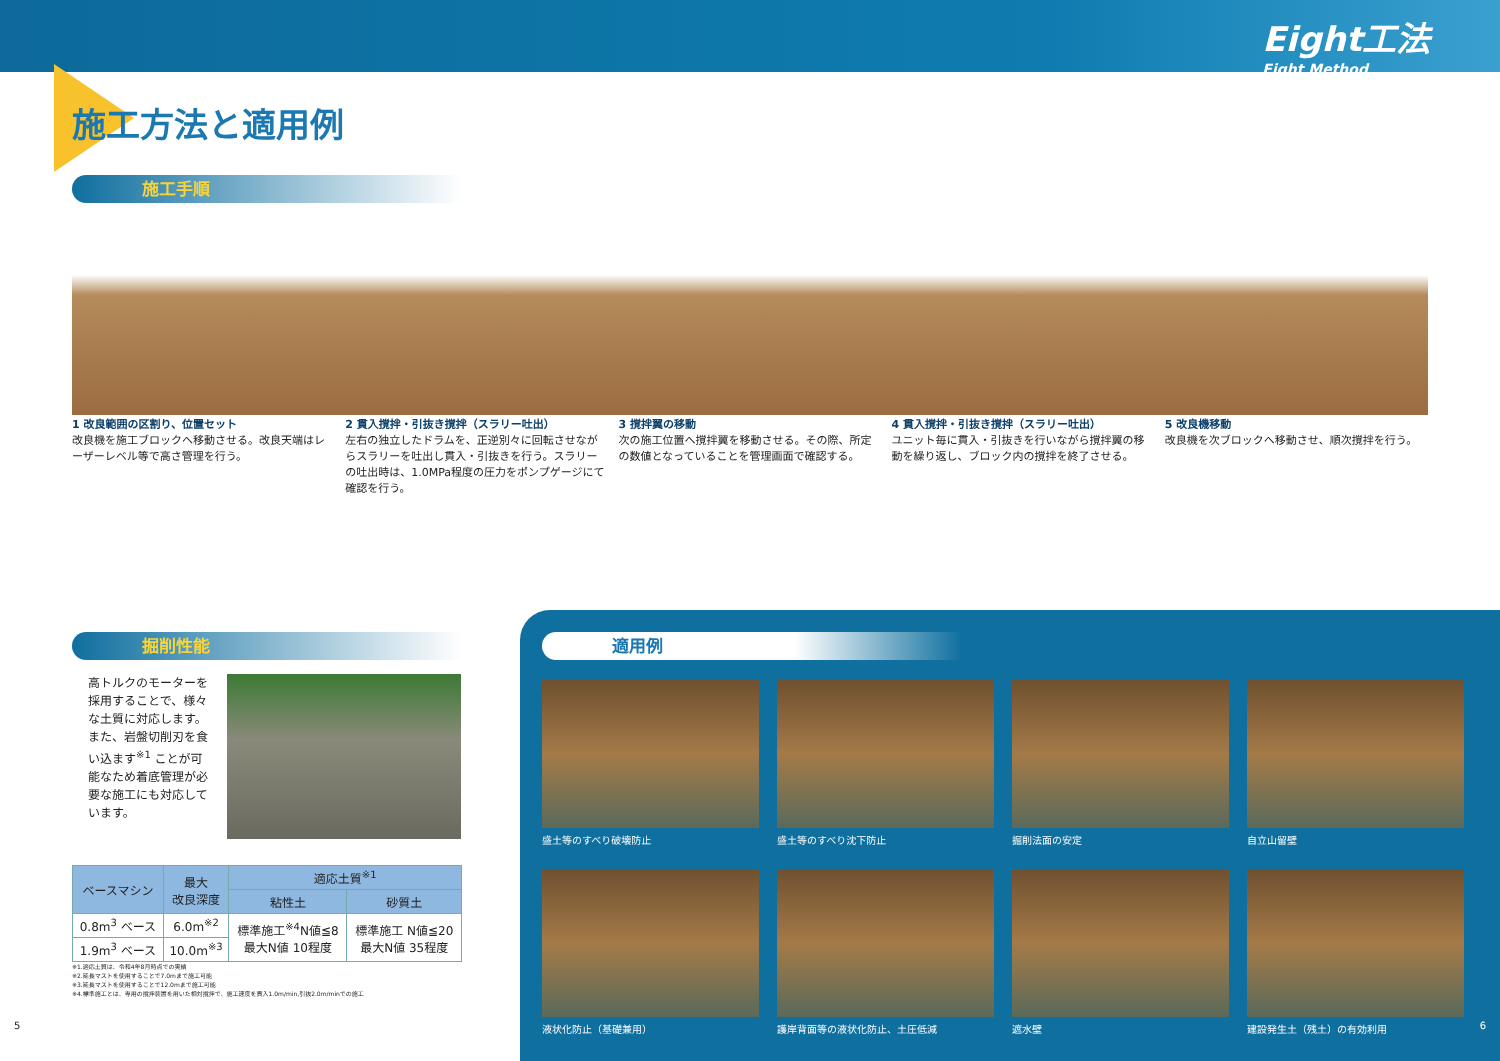Eight工法
Eight Method
施工方法と適用例
施工手順
1 改良範囲の区割り、位置セット
改良機を施工ブロックへ移動させる。改良天端はレーザーレベル等で高さ管理を行う。
2 貫入撹拌・引抜き撹拌（スラリー吐出）
左右の独立したドラムを、正逆別々に回転させながらスラリーを吐出し貫入・引抜きを行う。スラリーの吐出時は、1.0MPa程度の圧力をポンプゲージにて確認を行う。
3 撹拌翼の移動
次の施工位置へ撹拌翼を移動させる。その際、所定の数値となっていることを管理画面で確認する。
4 貫入撹拌・引抜き撹拌（スラリー吐出）
ユニット毎に貫入・引抜きを行いながら撹拌翼の移動を繰り返し、ブロック内の撹拌を終了させる。
5 改良機移動
改良機を次ブロックへ移動させ、順次撹拌を行う。
掘削性能
高トルクのモーターを採用することで、様々な土質に対応します。また、岩盤切削刃を食い込ます<sup>※1</sup> ことが可能なため着底管理が必要な施工にも対応しています。
| ベースマシン | 最大 改良深度 | 適応土質<sup>※1</sup> | |
| --- | --- | --- | --- |
| | | 粘性土 | 砂質土 |
| 0.8m<sup>3</sup> ベース | 6.0m<sup>※2</sup> | 標準施工<sup>※4</sup>N値≦8 最大N値 10程度 | 標準施工 N値≦20 最大N値 35程度 |
| 1.9m<sup>3</sup> ベース | 10.0m<sup>※3</sup> | | |
※1.適応土質は、令和4年8月時点での実績
※2.延長マストを使用することで7.0mまで施工可能
※3.延長マストを使用することで12.0mまで施工可能
※4.標準施工とは、専用の撹拌装置を用いた相対撹拌で、施工速度を貫入1.0m/min,引抜2.0m/minでの施工
5
適用例
盛土等のすべり破壊防止
盛土等のすべり沈下防止
掘削法面の安定
自立山留壁
液状化防止（基礎兼用）
護岸背面等の液状化防止、土圧低減
遮水壁
建設発生土（残土）の有効利用
6